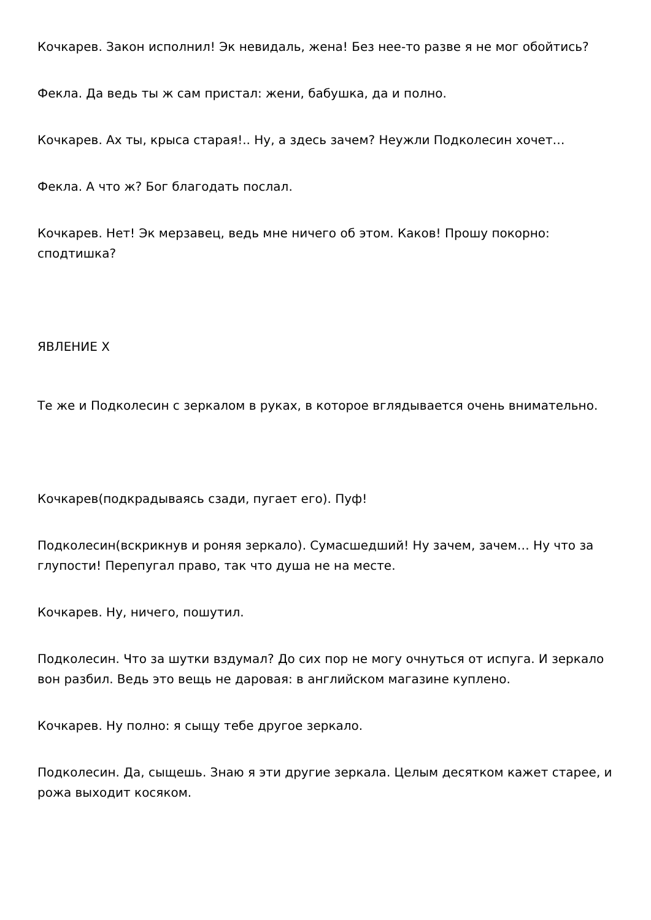Кочкарев. Закон исполнил! Эк невидаль, жена! Без нее-то разве я не мог обойтись?
Фекла. Да ведь ты ж сам пристал: жени, бабушка, да и полно.
Кочкарев. Ах ты, крыса старая!.. Ну, а здесь зачем? Неужли Подколесин хочет…
Фекла. А что ж? Бог благодать послал.
Кочкарев. Нет! Эк мерзавец, ведь мне ничего об этом. Каков! Прошу покорно: сподтишка?
ЯВЛЕНИЕ X
Те же и Подколесин с зеркалом в руках, в которое вглядывается очень внимательно.
Кочкарев(подкрадываясь сзади, пугает его). Пуф!
Подколесин(вскрикнув и роняя зеркало). Сумасшедший! Ну зачем, зачем… Ну что за глупости! Перепугал право, так что душа не на месте.
Кочкарев. Ну, ничего, пошутил.
Подколесин. Что за шутки вздумал? До сих пор не могу очнуться от испуга. И зеркало вон разбил. Ведь это вещь не даровая: в английском магазине куплено.
Кочкарев. Ну полно: я сыщу тебе другое зеркало.
Подколесин. Да, сыщешь. Знаю я эти другие зеркала. Целым десятком кажет старее, и рожа выходит косяком.